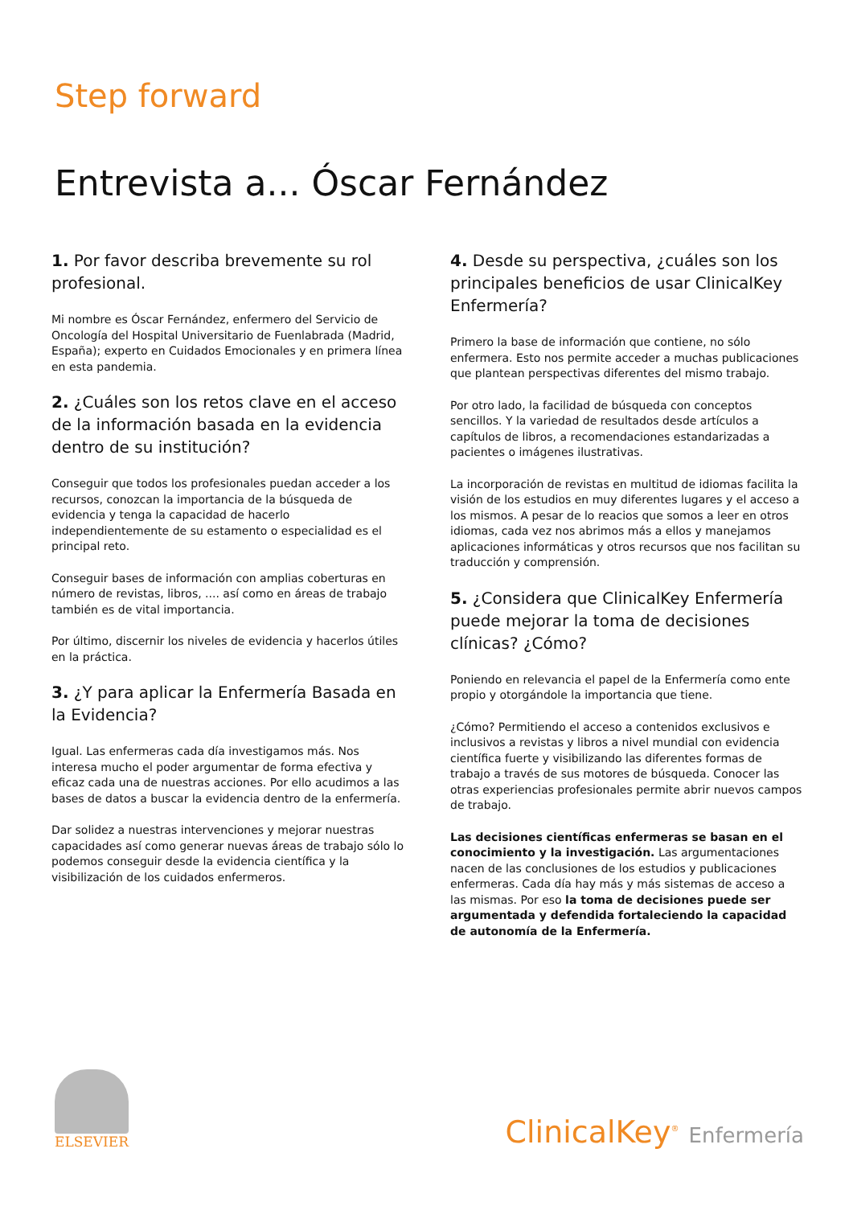Step forward
Entrevista a... Óscar Fernández
1. Por favor describa brevemente su rol profesional.
Mi nombre es Óscar Fernández, enfermero del Servicio de Oncología del Hospital Universitario de Fuenlabrada (Madrid, España); experto en Cuidados Emocionales y en primera línea en esta pandemia.
2. ¿Cuáles son los retos clave en el acceso de la información basada en la evidencia dentro de su institución?
Conseguir que todos los profesionales puedan acceder a los recursos, conozcan la importancia de la búsqueda de evidencia y tenga la capacidad de hacerlo independientemente de su estamento o especialidad es el principal reto.
Conseguir bases de información con amplias coberturas en número de revistas, libros, .... así como en áreas de trabajo también es de vital importancia.
Por último, discernir los niveles de evidencia y hacerlos útiles en la práctica.
3. ¿Y para aplicar la Enfermería Basada en la Evidencia?
Igual. Las enfermeras cada día investigamos más. Nos interesa mucho el poder argumentar de forma efectiva y eficaz cada una de nuestras acciones. Por ello acudimos a las bases de datos a buscar la evidencia dentro de la enfermería.
Dar solidez a nuestras intervenciones y mejorar nuestras capacidades así como generar nuevas áreas de trabajo sólo lo podemos conseguir desde la evidencia científica y la visibilización de los cuidados enfermeros.
4. Desde su perspectiva, ¿cuáles son los principales beneficios de usar ClinicalKey Enfermería?
Primero la base de información que contiene, no sólo enfermera. Esto nos permite acceder a muchas publicaciones que plantean perspectivas diferentes del mismo trabajo.
Por otro lado, la facilidad de búsqueda con conceptos sencillos. Y la variedad de resultados desde artículos a capítulos de libros, a recomendaciones estandarizadas a pacientes o imágenes ilustrativas.
La incorporación de revistas en multitud de idiomas facilita la visión de los estudios en muy diferentes lugares y el acceso a los mismos. A pesar de lo reacios que somos a leer en otros idiomas, cada vez nos abrimos más a ellos y manejamos aplicaciones informáticas y otros recursos que nos facilitan su traducción y comprensión.
5. ¿Considera que ClinicalKey Enfermería puede mejorar la toma de decisiones clínicas? ¿Cómo?
Poniendo en relevancia el papel de la Enfermería como ente propio y otorgándole la importancia que tiene.
¿Cómo? Permitiendo el acceso a contenidos exclusivos e inclusivos a revistas y libros a nivel mundial con evidencia científica fuerte y visibilizando las diferentes formas de trabajo a través de sus motores de búsqueda. Conocer las otras experiencias profesionales permite abrir nuevos campos de trabajo.
Las decisiones científicas enfermeras se basan en el conocimiento y la investigación. Las argumentaciones nacen de las conclusiones de los estudios y publicaciones enfermeras. Cada día hay más y más sistemas de acceso a las mismas. Por eso la toma de decisiones puede ser argumentada y defendida fortaleciendo la capacidad de autonomía de la Enfermería.
ELSEVIER
ClinicalKey<sup>®</sup> Enfermería